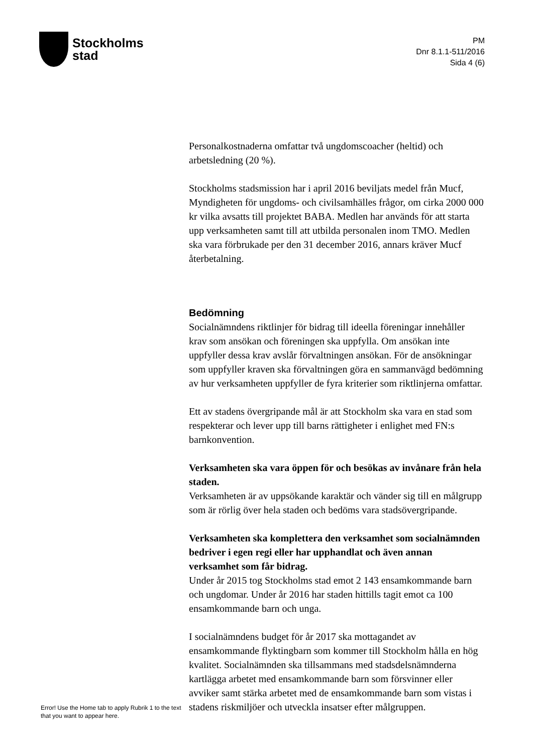Stockholms
stad
PM
Dnr 8.1.1-511/2016
Sida 4 (6)
Personalkostnaderna omfattar två ungdomscoacher (heltid) och arbetsledning (20 %).
Stockholms stadsmission har i april 2016 beviljats medel från Mucf, Myndigheten för ungdoms- och civilsamhälles frågor, om cirka 2000 000 kr vilka avsatts till projektet BABA. Medlen har används för att starta upp verksamheten samt till att utbilda personalen inom TMO. Medlen ska vara förbrukade per den 31 december 2016, annars kräver Mucf återbetalning.
Bedömning
Socialnämndens riktlinjer för bidrag till ideella föreningar innehåller krav som ansökan och föreningen ska uppfylla. Om ansökan inte uppfyller dessa krav avslår förvaltningen ansökan. För de ansökningar som uppfyller kraven ska förvaltningen göra en sammanvägd bedömning av hur verksamheten uppfyller de fyra kriterier som riktlinjerna omfattar.
Ett av stadens övergripande mål är att Stockholm ska vara en stad som respekterar och lever upp till barns rättigheter i enlighet med FN:s barnkonvention.
Verksamheten ska vara öppen för och besökas av invånare från hela staden.
Verksamheten är av uppsökande karaktär och vänder sig till en målgrupp som är rörlig över hela staden och bedöms vara stadsövergripande.
Verksamheten ska komplettera den verksamhet som socialnämnden bedriver i egen regi eller har upphandlat och även annan verksamhet som får bidrag.
Under år 2015 tog Stockholms stad emot 2 143 ensamkommande barn och ungdomar. Under år 2016 har staden hittills tagit emot ca 100 ensamkommande barn och unga.
I socialnämndens budget för år 2017 ska mottagandet av ensamkommande flyktingbarn som kommer till Stockholm hålla en hög kvalitet. Socialnämnden ska tillsammans med stadsdelsnämnderna kartlägga arbetet med ensamkommande barn som försvinner eller avviker samt stärka arbetet med de ensamkommande barn som vistas i stadens riskmiljöer och utveckla insatser efter målgruppen.
Error! Use the Home tab to apply Rubrik 1 to the text that you want to appear here.